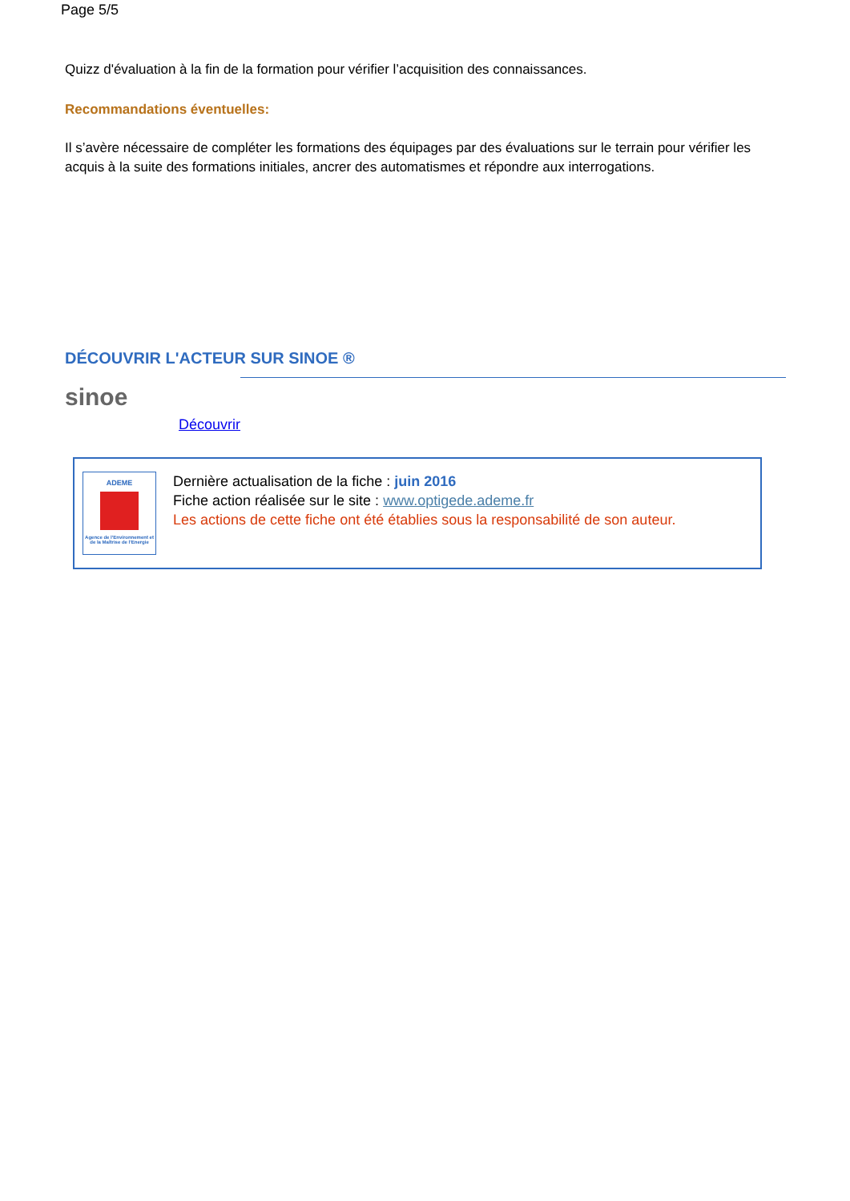Page 5/5
Quizz d'évaluation à la fin de la formation pour vérifier l’acquisition des connaissances.
Recommandations éventuelles:
Il s’avère nécessaire de compléter les formations des équipages par des évaluations sur le terrain pour vérifier les acquis à la suite des formations initiales, ancrer des automatismes et répondre aux interrogations.
DÉCOUVRIR L'ACTEUR SUR SINOE ®
sinoe
Découvrir
ADEME
Agence de l'Environnement et de la Maîtrise de l'Energie
Dernière actualisation de la fiche : juin 2016
Fiche action réalisée sur le site : www.optigede.ademe.fr
Les actions de cette fiche ont été établies sous la responsabilité de son auteur.